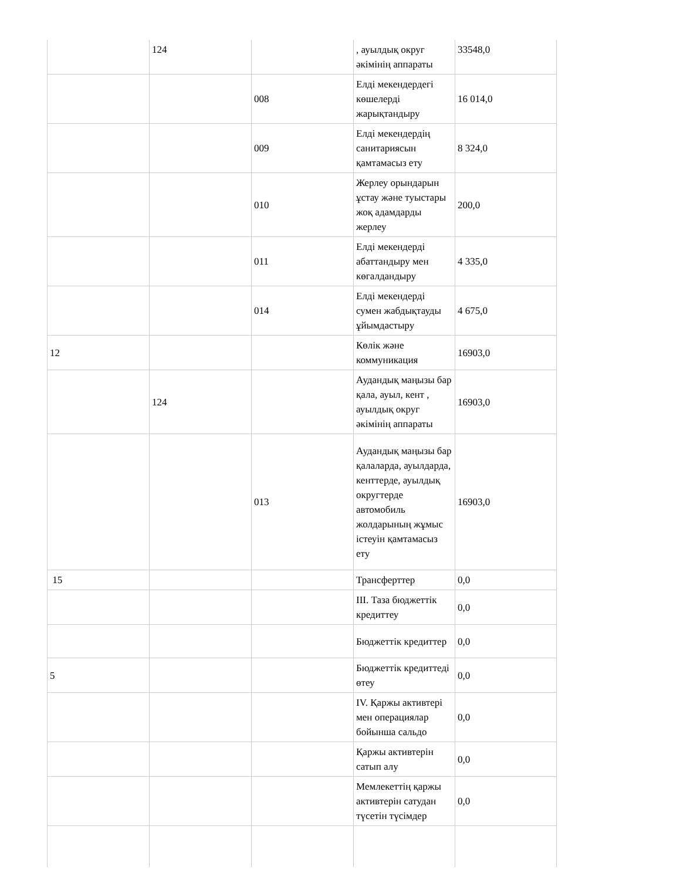| | 124 | | , ауылдық округ әкімінің аппараты | 33548,0 |
| | | 008 | Елді мекендердегі көшелерді жарықтандыру | 16 014,0 |
| | | 009 | Елді мекендердің санитариясын қамтамасыз ету | 8 324,0 |
| | | 010 | Жерлеу орындарын ұстау және туыстары жоқ адамдарды жерлеу | 200,0 |
| | | 011 | Елді мекендерді абаттандыру мен көгалдандыру | 4 335,0 |
| | | 014 | Елді мекендерді сумен жабдықтауды ұйымдастыру | 4 675,0 |
| 12 | | | Көлік және коммуникация | 16903,0 |
| | 124 | | Аудандық маңызы бар қала, ауыл, кент , ауылдық округ әкімінің аппараты | 16903,0 |
| | | 013 | Аудандық маңызы бар қалаларда, ауылдарда, кенттерде, ауылдық округтерде автомобиль жолдарының жұмыс істеуін қамтамасыз ету | 16903,0 |
| 15 | | | Трансферттер | 0,0 |
| | | | III. Таза бюджеттік кредиттеу | 0,0 |
| | | | Бюджеттік кредиттер | 0,0 |
| 5 | | | Бюджеттік кредиттеді өтеу | 0,0 |
| | | | IV. Қаржы активтері мен операциялар бойынша сальдо | 0,0 |
| | | | Қаржы активтерін сатып алу | 0,0 |
| | | | Мемлекеттің қаржы активтерін сатудан түсетін түсімдер | 0,0 |